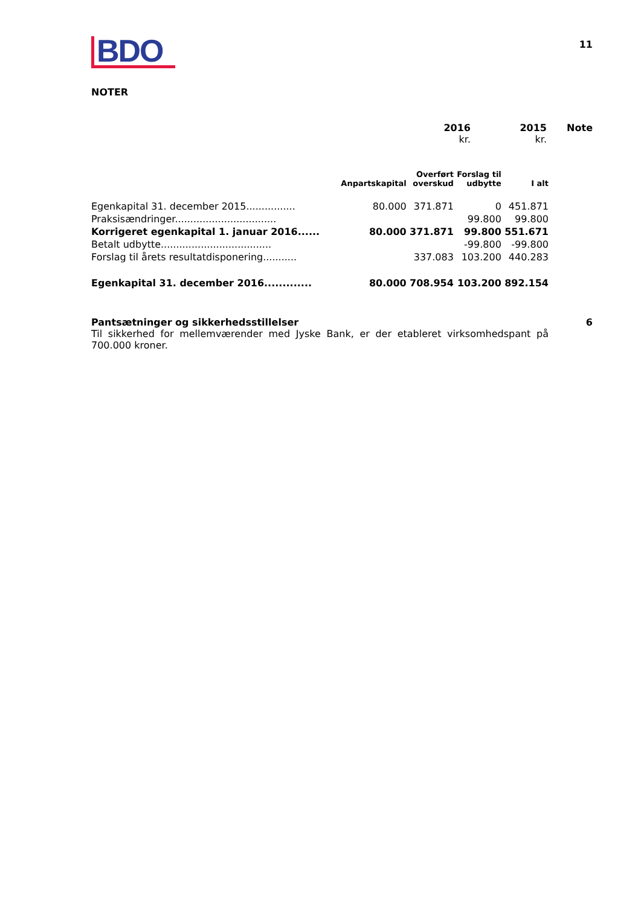BDO
11
NOTER
2016
kr.
2015
kr.
Note
| | Anpartskapital | Overført overskud | Forslag til udbytte | I alt |
| --- | --- | --- | --- | --- |
| Egenkapital 31. december 2015................ | 80.000 | 371.871 | 0 | 451.871 |
| Praksisændringer................................. | | | 99.800 | 99.800 |
| Korrigeret egenkapital 1. januar 2016...... | 80.000 | 371.871 | 99.800 | 551.671 |
| Betalt udbytte.................................... | | | -99.800 | -99.800 |
| Forslag til årets resultatdisponering........... | | 337.083 | 103.200 | 440.283 |
| Egenkapital 31. december 2016............. | 80.000 | 708.954 | 103.200 | 892.154 |
Pantsætninger og sikkerhedsstillelser 6
Til sikkerhed for mellemværender med Jyske Bank, er der etableret virksomhedspant på 700.000 kroner.